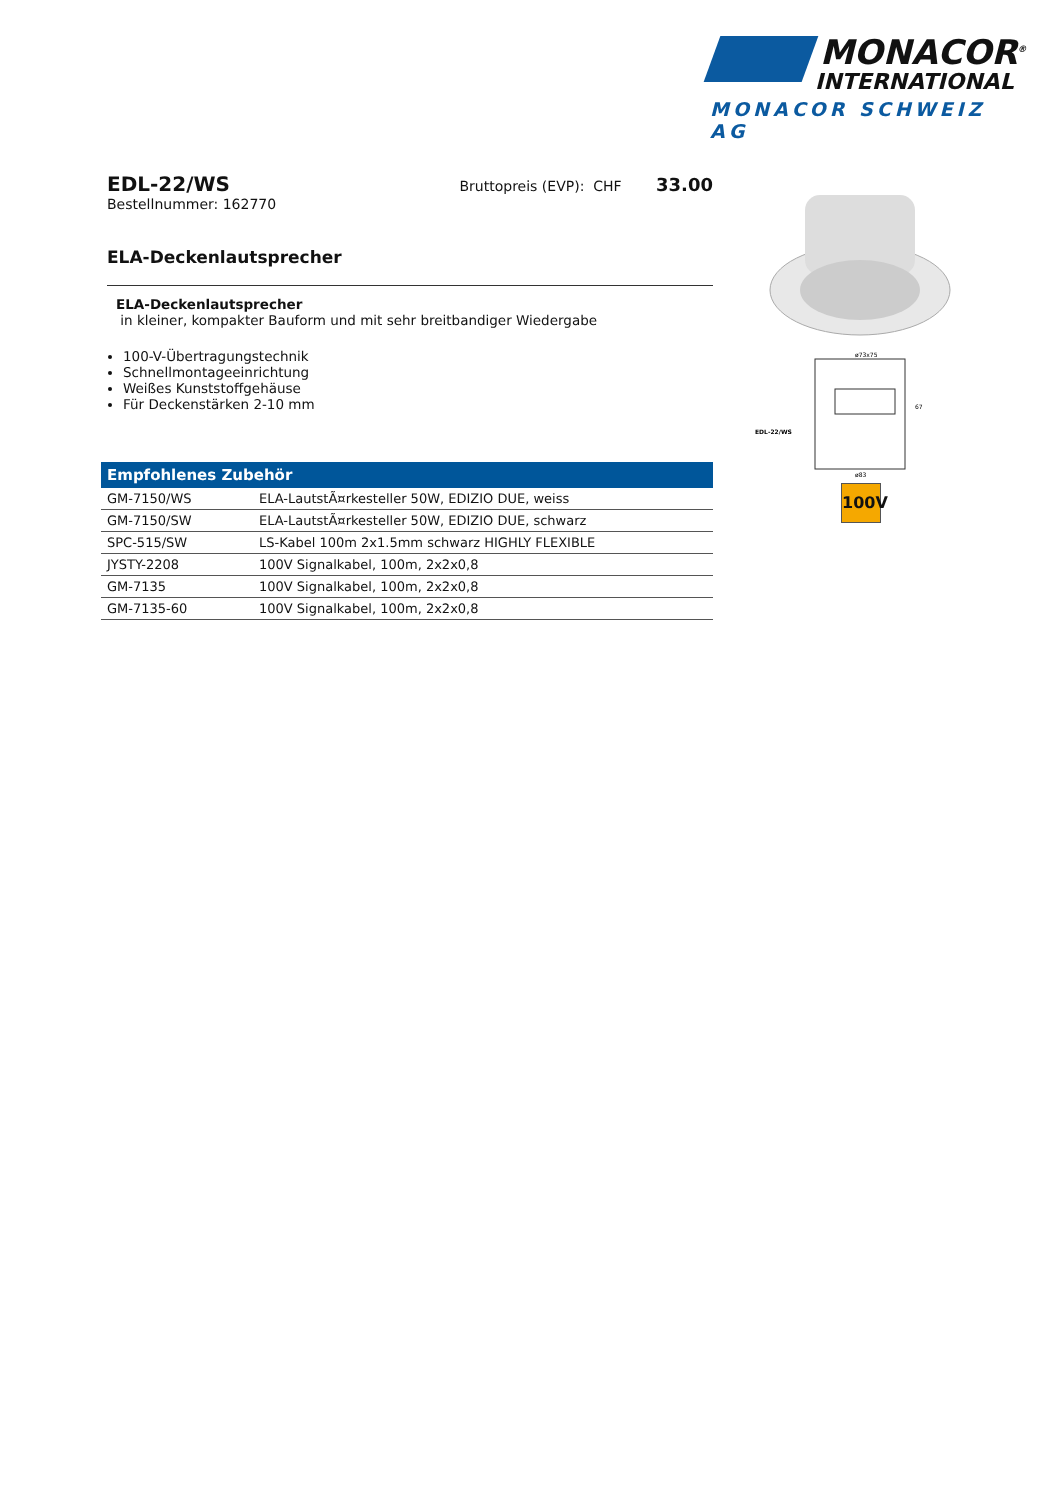MONACOR<sup>®</sup>
INTERNATIONAL
MONACOR SCHWEIZ AG
EDL-22/WS
Bruttopreis (EVP): CHF 33.00
Bestellnummer: 162770
ELA-Deckenlautsprecher
ELA-Deckenlautsprecher
in kleiner, kompakter Bauform und mit sehr breitbandiger Wiedergabe
100-V-Übertragungstechnik
Schnellmontageeinrichtung
Weißes Kunststoffgehäuse
Für Deckenstärken 2-10 mm
| Empfohlenes Zubehör | |
| --- | --- |
| GM-7150/WS | ELA-LautstÃ¤rkesteller 50W, EDIZIO DUE, weiss |
| GM-7150/SW | ELA-LautstÃ¤rkesteller 50W, EDIZIO DUE, schwarz |
| SPC-515/SW | LS-Kabel 100m 2x1.5mm schwarz HIGHLY FLEXIBLE |
| JYSTY-2208 | 100V Signalkabel, 100m, 2x2x0,8 |
| GM-7135 | 100V Signalkabel, 100m, 2x2x0,8 |
| GM-7135-60 | 100V Signalkabel, 100m, 2x2x0,8 |
ø73x75
EDL-22/WS
ø83
67
100V